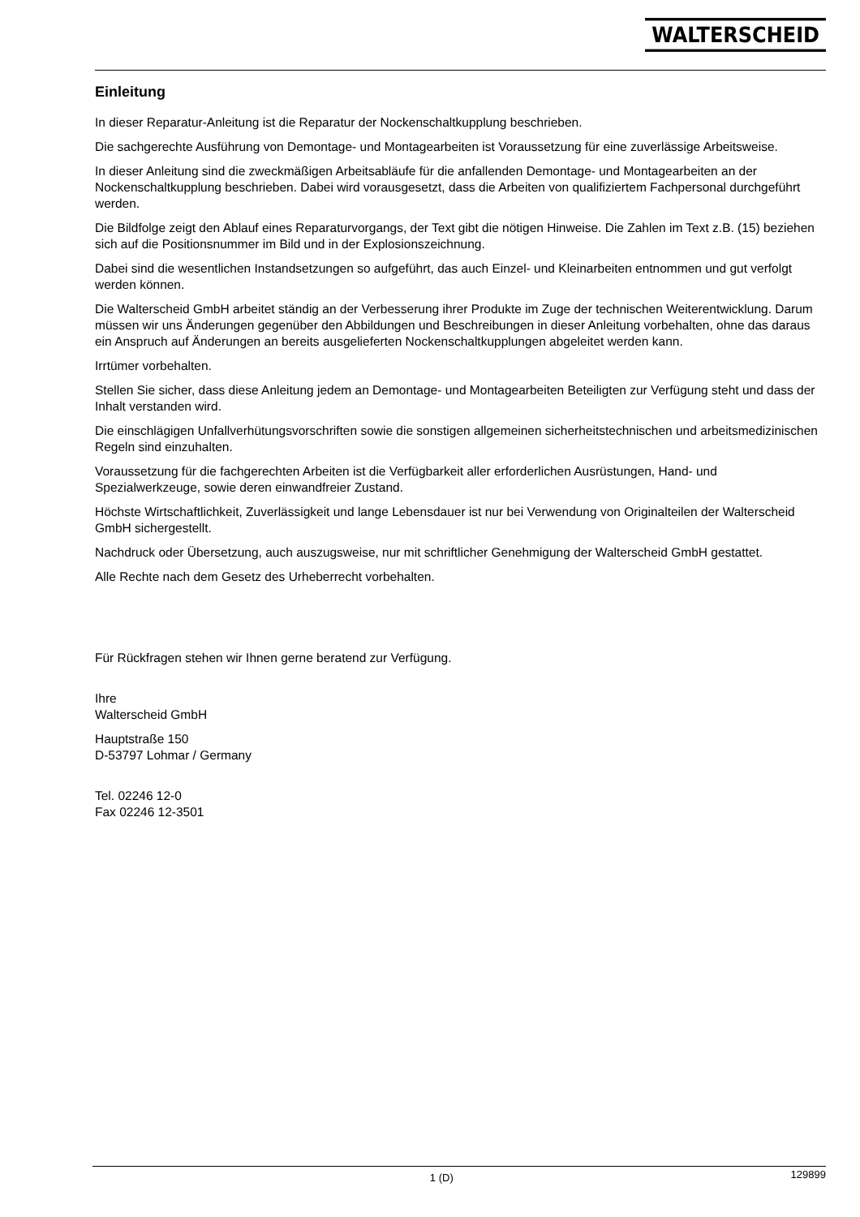WALTERSCHEID
Einleitung
In dieser Reparatur-Anleitung ist die Reparatur der Nockenschaltkupplung beschrieben.
Die sachgerechte Ausführung von Demontage- und Montagearbeiten ist Voraussetzung für eine zuverlässige Arbeitsweise.
In dieser Anleitung sind die zweckmäßigen Arbeitsabläufe für die anfallenden Demontage- und Montagearbeiten an der Nockenschaltkupplung beschrieben. Dabei wird vorausgesetzt, dass die Arbeiten von qualifiziertem Fachpersonal durchgeführt werden.
Die Bildfolge zeigt den Ablauf eines Reparaturvorgangs, der Text gibt die nötigen Hinweise. Die Zahlen im Text z.B. (15) beziehen sich auf die Positionsnummer im Bild und in der Explosionszeichnung.
Dabei sind die wesentlichen Instandsetzungen so aufgeführt, das auch Einzel- und Kleinarbeiten entnommen und gut verfolgt werden können.
Die Walterscheid GmbH arbeitet ständig an der Verbesserung ihrer Produkte im Zuge der technischen Weiterentwicklung. Darum müssen wir uns Änderungen gegenüber den Abbildungen und Beschreibungen in dieser Anleitung vorbehalten, ohne das daraus ein Anspruch auf Änderungen an bereits ausgelieferten Nockenschaltkupplungen abgeleitet werden kann.
Irrtümer vorbehalten.
Stellen Sie sicher, dass diese Anleitung jedem an Demontage- und Montagearbeiten Beteiligten zur Verfügung steht und dass der Inhalt verstanden wird.
Die einschlägigen Unfallverhütungsvorschriften sowie die sonstigen allgemeinen sicherheitstechnischen und arbeitsmedizinischen Regeln sind einzuhalten.
Voraussetzung für die fachgerechten Arbeiten ist die Verfügbarkeit aller erforderlichen Ausrüstungen, Hand- und Spezialwerkzeuge, sowie deren einwandfreier Zustand.
Höchste Wirtschaftlichkeit, Zuverlässigkeit und lange Lebensdauer ist nur bei Verwendung von Originalteilen der Walterscheid GmbH sichergestellt.
Nachdruck oder Übersetzung, auch auszugsweise, nur mit schriftlicher Genehmigung der Walterscheid GmbH gestattet.
Alle Rechte nach dem Gesetz des Urheberrecht vorbehalten.
Für Rückfragen stehen wir Ihnen gerne beratend zur Verfügung.
Ihre
Walterscheid GmbH
Hauptstraße 150
D-53797 Lohmar / Germany
Tel. 02246 12-0
Fax 02246 12-3501
1 (D) 129899